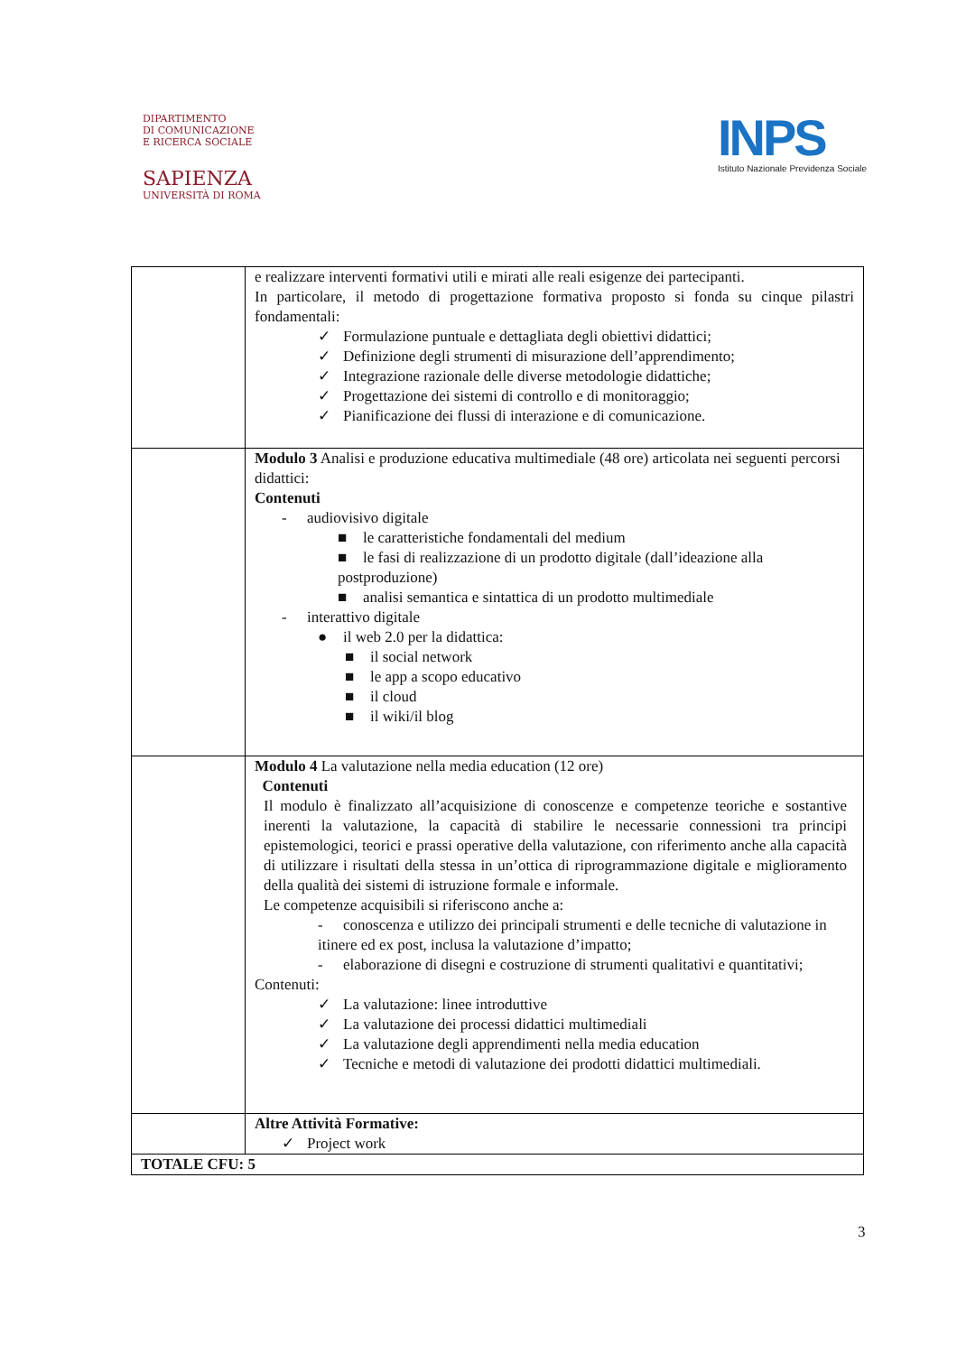DIPARTIMENTO
DI COMUNICAZIONE
E RICERCA SOCIALE
SAPIENZA
UNIVERSITÀ DI ROMA
INPS
Istituto Nazionale Previdenza Sociale
| | e realizzare interventi formativi utili e mirati alle reali esigenze dei partecipanti. In particolare, il metodo di progettazione formativa proposto si fonda su cinque pilastri fondamentali: ✓ Formulazione puntuale e dettagliata degli obiettivi didattici; ✓ Definizione degli strumenti di misurazione dell’apprendimento; ✓ Integrazione razionale delle diverse metodologie didattiche; ✓ Progettazione dei sistemi di controllo e di monitoraggio; ✓ Pianificazione dei flussi di interazione e di comunicazione. |
| | Modulo 3 Analisi e produzione educativa multimediale (48 ore) articolata nei seguenti percorsi didattici: Contenuti - audiovisivo digitale ■ le caratteristiche fondamentali del medium ■ le fasi di realizzazione di un prodotto digitale (dall’ideazione alla postproduzione) ■ analisi semantica e sintattica di un prodotto multimediale - interattivo digitale ● il web 2.0 per la didattica: ■ il social network ■ le app a scopo educativo ■ il cloud ■ il wiki/il blog |
| | Modulo 4 La valutazione nella media education (12 ore) Contenuti Il modulo è finalizzato all’acquisizione di conoscenze e competenze teoriche e sostantive inerenti la valutazione, la capacità di stabilire le necessarie connessioni tra principi epistemologici, teorici e prassi operative della valutazione, con riferimento anche alla capacità di utilizzare i risultati della stessa in un’ottica di riprogrammazione digitale e miglioramento della qualità dei sistemi di istruzione formale e informale. Le competenze acquisibili si riferiscono anche a: - conoscenza e utilizzo dei principali strumenti e delle tecniche di valutazione in itinere ed ex post, inclusa la valutazione d’impatto; - elaborazione di disegni e costruzione di strumenti qualitativi e quantitativi; Contenuti: ✓ La valutazione: linee introduttive ✓ La valutazione dei processi didattici multimediali ✓ La valutazione degli apprendimenti nella media education ✓ Tecniche e metodi di valutazione dei prodotti didattici multimediali. |
| | Altre Attività Formative: ✓ Project work |
| TOTALE CFU: 5 | |
3